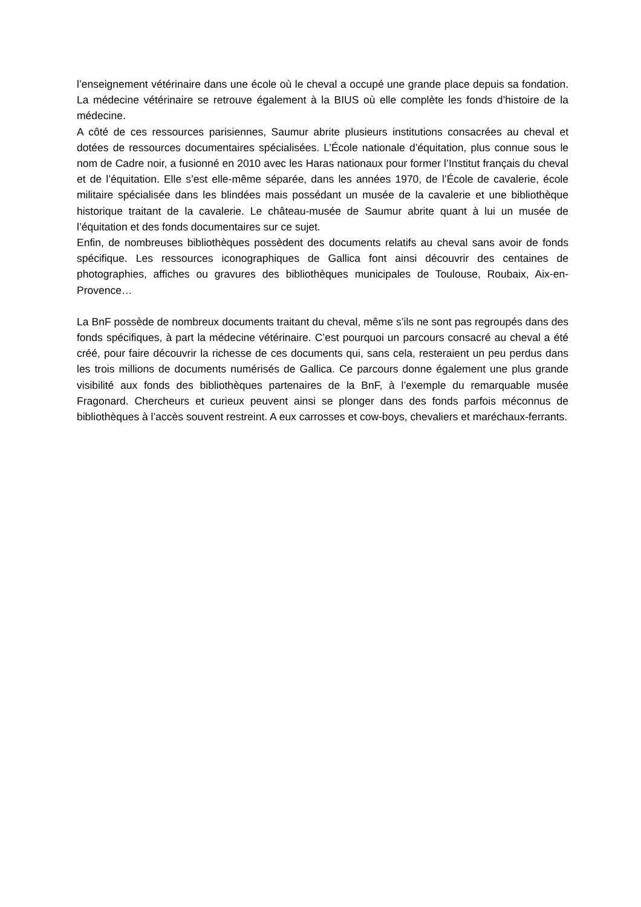l’enseignement vétérinaire dans une école où le cheval a occupé une grande place depuis sa fondation. La médecine vétérinaire se retrouve également à la BIUS où elle complète les fonds d’histoire de la médecine.
A côté de ces ressources parisiennes, Saumur abrite plusieurs institutions consacrées au cheval et dotées de ressources documentaires spécialisées. L’École nationale d’équitation, plus connue sous le nom de Cadre noir, a fusionné en 2010 avec les Haras nationaux pour former l’Institut français du cheval et de l’équitation. Elle s’est elle-même séparée, dans les années 1970, de l’École de cavalerie, école militaire spécialisée dans les blindées mais possédant un musée de la cavalerie et une bibliothèque historique traitant de la cavalerie. Le château-musée de Saumur abrite quant à lui un musée de l’équitation et des fonds documentaires sur ce sujet.
Enfin, de nombreuses bibliothèques possèdent des documents relatifs au cheval sans avoir de fonds spécifique. Les ressources iconographiques de Gallica font ainsi découvrir des centaines de photographies, affiches ou gravures des bibliothèques municipales de Toulouse, Roubaix, Aix-en-Provence…
La BnF possède de nombreux documents traitant du cheval, même s’ils ne sont pas regroupés dans des fonds spécifiques, à part la médecine vétérinaire. C’est pourquoi un parcours consacré au cheval a été créé, pour faire découvrir la richesse de ces documents qui, sans cela, resteraient un peu perdus dans les trois millions de documents numérisés de Gallica. Ce parcours donne également une plus grande visibilité aux fonds des bibliothèques partenaires de la BnF, à l’exemple du remarquable musée Fragonard. Chercheurs et curieux peuvent ainsi se plonger dans des fonds parfois méconnus de bibliothèques à l’accès souvent restreint. A eux carrosses et cow-boys, chevaliers et maréchaux-ferrants.